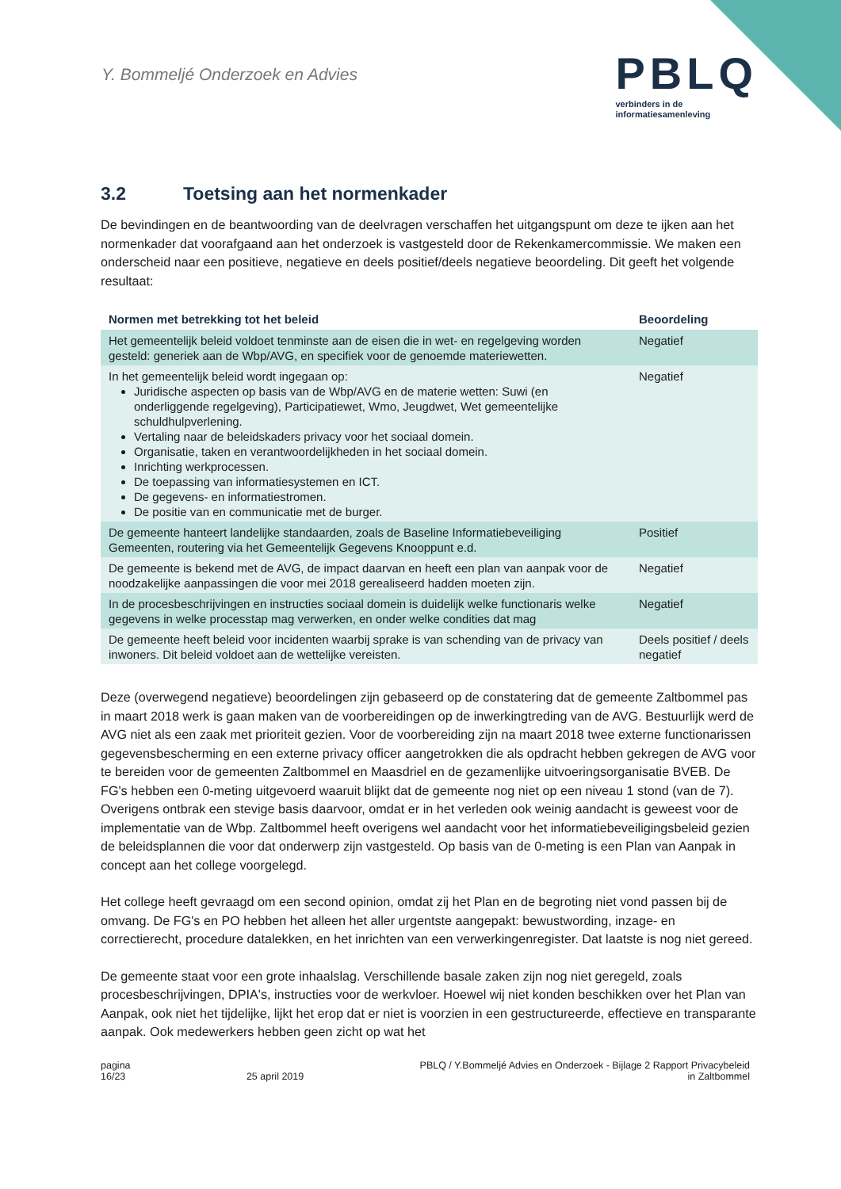Y. Bommeljé Onderzoek en Advies
PBLQ
verbinders in de
informatiesamenleving
3.2 Toetsing aan het normenkader
De bevindingen en de beantwoording van de deelvragen verschaffen het uitgangspunt om deze te ijken aan het normenkader dat voorafgaand aan het onderzoek is vastgesteld door de Rekenkamercommissie. We maken een onderscheid naar een positieve, negatieve en deels positief/deels negatieve beoordeling. Dit geeft het volgende resultaat:
| Normen met betrekking tot het beleid | Beoordeling |
| --- | --- |
| Het gemeentelijk beleid voldoet tenminste aan de eisen die in wet- en regelgeving worden gesteld: generiek aan de Wbp/AVG, en specifiek voor de genoemde materiewetten. | Negatief |
| In het gemeentelijk beleid wordt ingegaan op: Juridische aspecten op basis van de Wbp/AVG en de materie wetten: Suwi (en onderliggende regelgeving), Participatiewet, Wmo, Jeugdwet, Wet gemeentelijke schuldhulpverlening. Vertaling naar de beleidskaders privacy voor het sociaal domein. Organisatie, taken en verantwoordelijkheden in het sociaal domein. Inrichting werkprocessen. De toepassing van informatiesystemen en ICT. De gegevens- en informatiestromen. De positie van en communicatie met de burger. | Negatief |
| De gemeente hanteert landelijke standaarden, zoals de Baseline Informatiebeveiliging Gemeenten, routering via het Gemeentelijk Gegevens Knooppunt e.d. | Positief |
| De gemeente is bekend met de AVG, de impact daarvan en heeft een plan van aanpak voor de noodzakelijke aanpassingen die voor mei 2018 gerealiseerd hadden moeten zijn. | Negatief |
| In de procesbeschrijvingen en instructies sociaal domein is duidelijk welke functionaris welke gegevens in welke processtap mag verwerken, en onder welke condities dat mag | Negatief |
| De gemeente heeft beleid voor incidenten waarbij sprake is van schending van de privacy van inwoners. Dit beleid voldoet aan de wettelijke vereisten. | Deels positief / deels negatief |
Deze (overwegend negatieve) beoordelingen zijn gebaseerd op de constatering dat de gemeente Zaltbommel pas in maart 2018 werk is gaan maken van de voorbereidingen op de inwerkingtreding van de AVG. Bestuurlijk werd de AVG niet als een zaak met prioriteit gezien. Voor de voorbereiding zijn na maart 2018 twee externe functionarissen gegevensbescherming en een externe privacy officer aangetrokken die als opdracht hebben gekregen de AVG voor te bereiden voor de gemeenten Zaltbommel en Maasdriel en de gezamenlijke uitvoeringsorganisatie BVEB. De FG's hebben een 0-meting uitgevoerd waaruit blijkt dat de gemeente nog niet op een niveau 1 stond (van de 7). Overigens ontbrak een stevige basis daarvoor, omdat er in het verleden ook weinig aandacht is geweest voor de implementatie van de Wbp. Zaltbommel heeft overigens wel aandacht voor het informatiebeveiligingsbeleid gezien de beleidsplannen die voor dat onderwerp zijn vastgesteld. Op basis van de 0-meting is een Plan van Aanpak in concept aan het college voorgelegd.
Het college heeft gevraagd om een second opinion, omdat zij het Plan en de begroting niet vond passen bij de omvang. De FG's en PO hebben het alleen het aller urgentste aangepakt: bewustwording, inzage- en correctierecht, procedure datalekken, en het inrichten van een verwerkingenregister. Dat laatste is nog niet gereed.
De gemeente staat voor een grote inhaalslag. Verschillende basale zaken zijn nog niet geregeld, zoals procesbeschrijvingen, DPIA's, instructies voor de werkvloer. Hoewel wij niet konden beschikken over het Plan van Aanpak, ook niet het tijdelijke, lijkt het erop dat er niet is voorzien in een gestructureerde, effectieve en transparante aanpak. Ook medewerkers hebben geen zicht op wat het
pagina
16/23
25 april 2019 PBLQ / Y.Bommeljé Advies en Onderzoek - Bijlage 2 Rapport Privacybeleid
in Zaltbommel